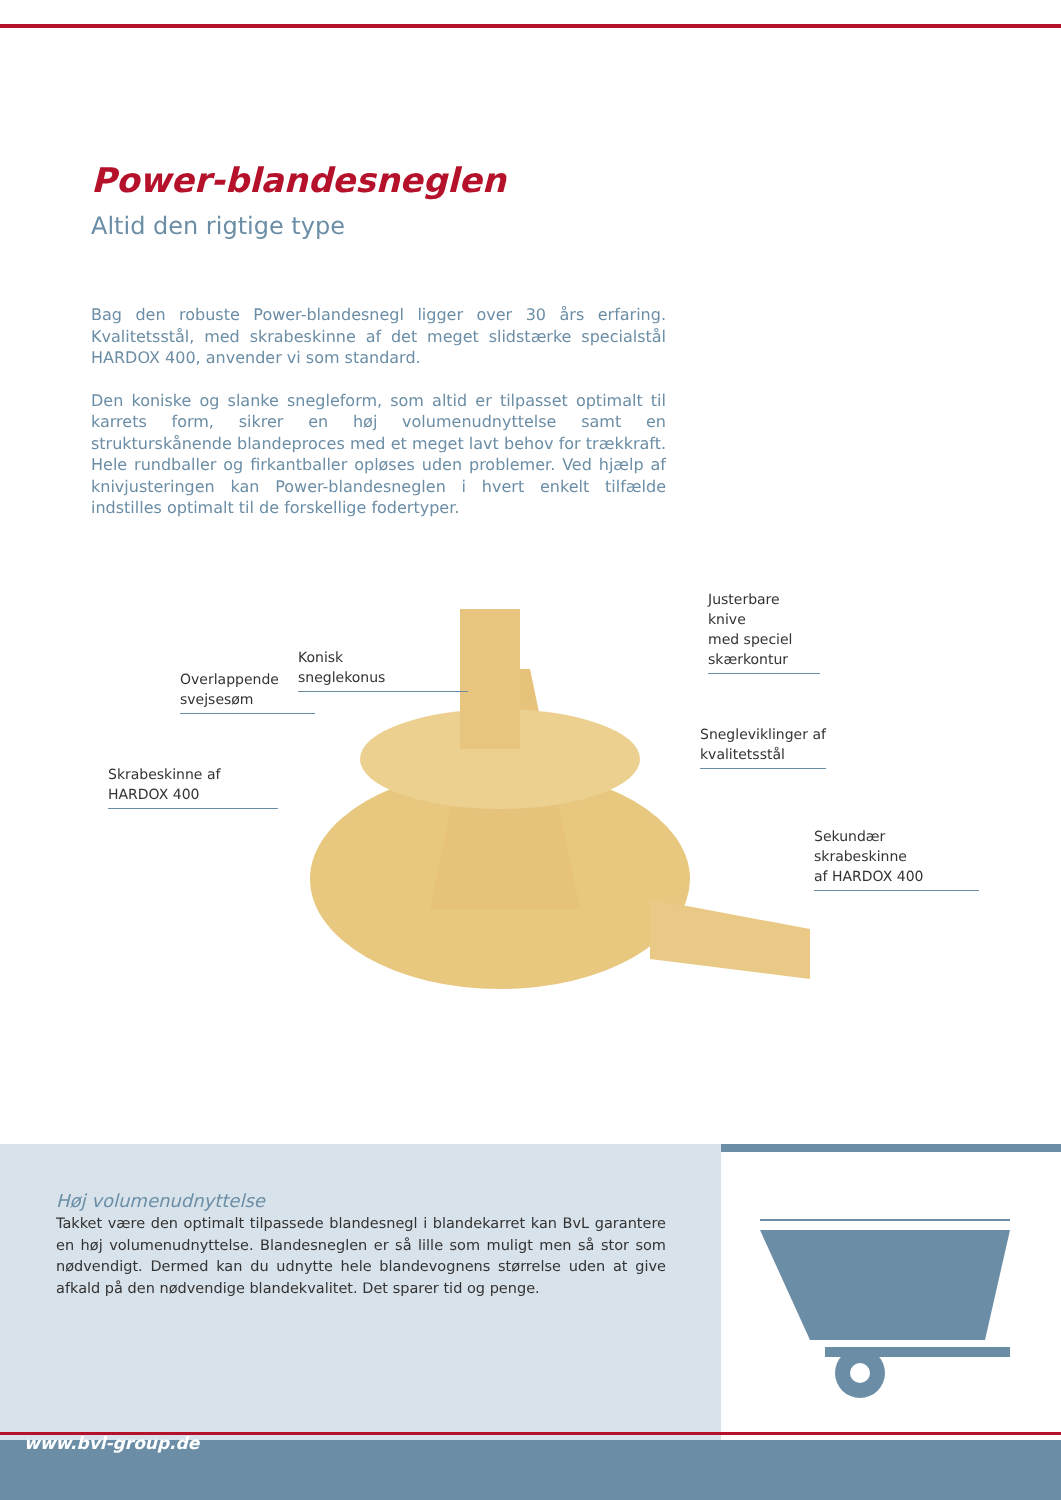Power-blandesneglen
Altid den rigtige type
Bag den robuste Power-blandesnegl ligger over 30 års erfaring. Kvalitetsstål, med skrabeskinne af det meget slidstærke specialstål HARDOX 400, anvender vi som standard.
Den koniske og slanke snegleform, som altid er tilpasset optimalt til karrets form, sikrer en høj volumenudnyttelse samt en strukturskånende blandeproces med et meget lavt behov for trækkraft. Hele rundballer og firkantballer opløses uden problemer. Ved hjælp af knivjusteringen kan Power-blandesneglen i hvert enkelt tilfælde indstilles optimalt til de forskellige fodertyper.
Justerbare knive
med speciel
skærkontur
Konisk
sneglekonus
Overlappende
svejsesøm
Snegleviklinger af
kvalitetsstål
Skrabeskinne af
HARDOX 400
Sekundær skrabeskinne
af HARDOX 400
Høj volumenudnyttelse
Takket være den optimalt tilpassede blandesnegl i blandekarret kan BvL garantere en høj volumenudnyttelse. Blandesneglen er så lille som muligt men så stor som nødvendigt. Dermed kan du udnytte hele blandevognens størrelse uden at give afkald på den nødvendige blandekvalitet. Det sparer tid og penge.
www.bvl-group.de